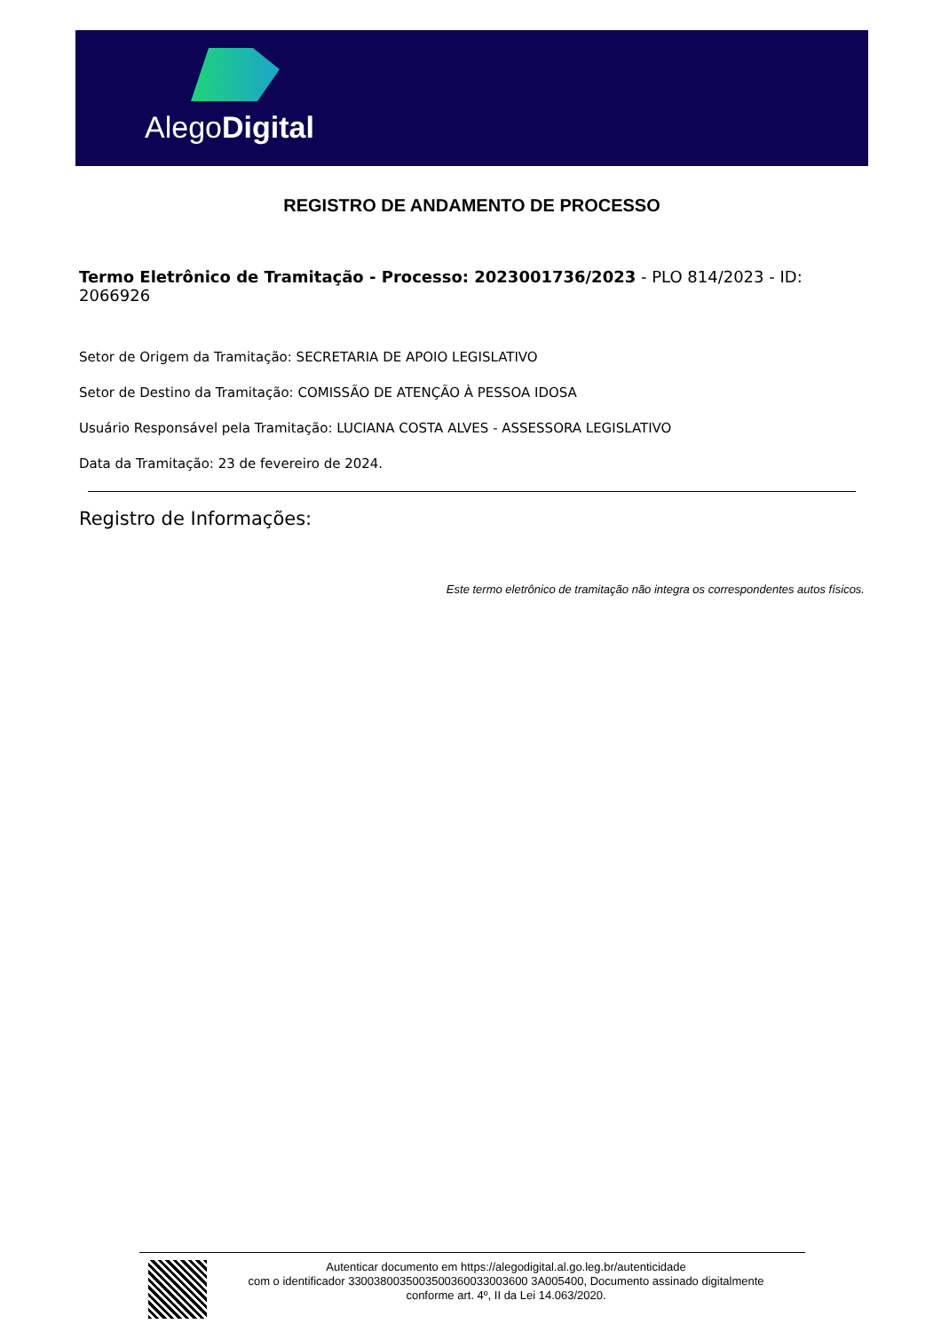AlegoDigital
REGISTRO DE ANDAMENTO DE PROCESSO
Termo Eletrônico de Tramitação - Processo: 2023001736/2023 - PLO 814/2023 - ID: 2066926
Setor de Origem da Tramitação: SECRETARIA DE APOIO LEGISLATIVO
Setor de Destino da Tramitação: COMISSÃO DE ATENÇÃO À PESSOA IDOSA
Usuário Responsável pela Tramitação: LUCIANA COSTA ALVES - ASSESSORA LEGISLATIVO
Data da Tramitação: 23 de fevereiro de 2024.
Registro de Informações:
Este termo eletrônico de tramitação não integra os correspondentes autos físicos.
Autenticar documento em https://alegodigital.al.go.leg.br/autenticidade
com o identificador 3300380035003500360033003600 3A005400, Documento assinado digitalmente
conforme art. 4º, II da Lei 14.063/2020.